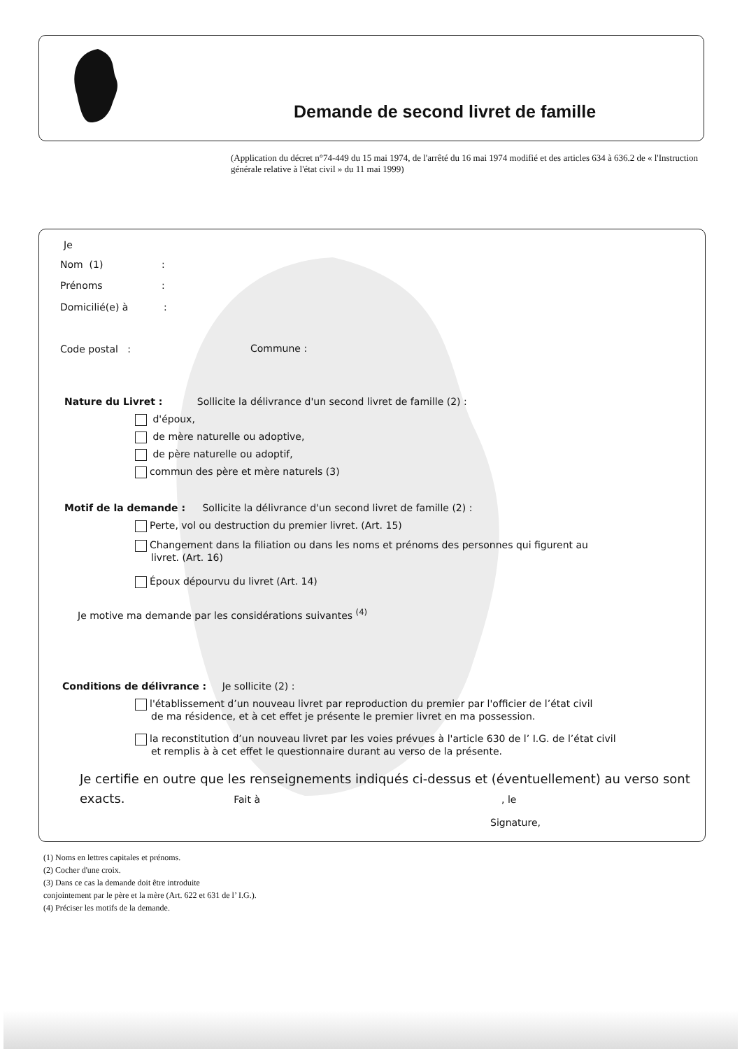Demande de second livret de famille
(Application du décret n°74-449 du 15 mai 1974, de l'arrêté du 16 mai 1974 modifié et des articles 634 à 636.2 de « l'Instruction générale relative à l'état civil » du 11 mai 1999)
Je
Nom (1) :
Prénoms :
Domicilié(e) à :
Code postal : Commune :
Nature du Livret : Sollicite la délivrance d'un second livret de famille (2) :
d'époux,
de mère naturelle ou adoptive,
de père naturelle ou adoptif,
commun des père et mère naturels (3)
Motif de la demande : Sollicite la délivrance d'un second livret de famille (2) :
Perte, vol ou destruction du premier livret. (Art. 15)
Changement dans la filiation ou dans les noms et prénoms des personnes qui figurent au
livret. (Art. 16)
Époux dépourvu du livret (Art. 14)
Je motive ma demande par les considérations suivantes <sup>(4)</sup>
Conditions de délivrance : Je sollicite (2) :
l'établissement d’un nouveau livret par reproduction du premier par l'officier de l’état civil
de ma résidence, et à cet effet je présente le premier livret en ma possession.
la reconstitution d’un nouveau livret par les voies prévues à l'article 630 de l’ I.G. de l’état civil
et remplis à à cet effet le questionnaire durant au verso de la présente.
Je certifie en outre que les renseignements indiqués ci-dessus et (éventuellement) au verso sont
exacts. Fait à, le
Signature,
(1) Noms en lettres capitales et prénoms.
(2) Cocher d'une croix.
(3) Dans ce cas la demande doit être introduite
conjointement par le père et la mère (Art. 622 et 631 de l’ I.G.).
(4) Préciser les motifs de la demande.